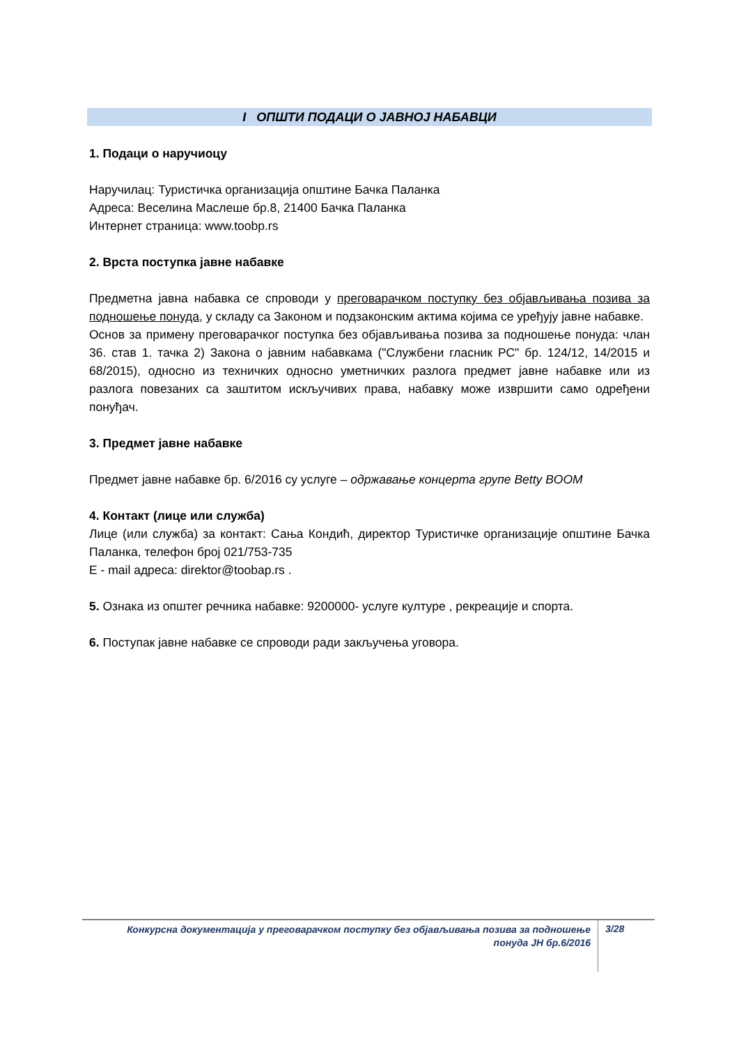I ОПШТИ ПОДАЦИ О ЈАВНОЈ НАБАВЦИ
1. Подаци о наручиоцу
Наручилац: Туристичка организација општине Бачка Паланка
Адреса: Веселина Маслеше бр.8, 21400 Бачка Паланка
Интернет страница: www.toobp.rs
2. Врста поступка јавне набавке
Предметна јавна набавка се спроводи у преговарачком поступку без објављивања позива за подношење понуда, у складу са Законом и подзаконским актима којима се уређују јавне набавке.
Основ за примену преговарачког поступка без објављивања позива за подношење понуда: члан 36. став 1. тачка 2) Закона о јавним набавкама ("Службени гласник РС" бр. 124/12, 14/2015 и 68/2015), односно из техничких односно уметничких разлога предмет јавне набавке или из разлога повезаних са заштитом искључивих права, набавку може извршити само одређени понуђач.
3. Предмет јавне набавке
Предмет јавне набавке бр. 6/2016 су услуге – одржавање концерта групе Betty BOOM
4. Контакт (лице или служба)
Лице (или служба) за контакт: Сања Кондић, директор Туристичке организације општине Бачка Паланка, телефон број 021/753-735
E - mail адреса: direktor@toobap.rs .
5. Ознака из општег речника набавке: 9200000- услуге културе , рекреације и спорта.
6. Поступак јавне набавке се спроводи ради закључења уговора.
Конкурсна документација у преговарачком поступку без објављивања позива за подношење
понуда ЈН бр.6/2016
3/28